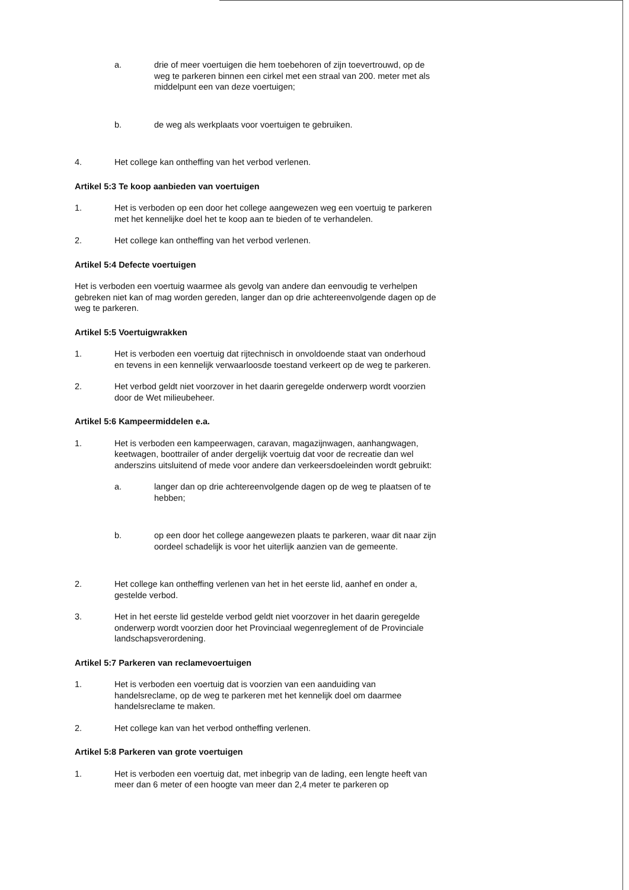a. drie of meer voertuigen die hem toebehoren of zijn toevertrouwd, op de weg te parkeren binnen een cirkel met een straal van 200. meter met als middelpunt een van deze voertuigen;
b. de weg als werkplaats voor voertuigen te gebruiken.
4. Het college kan ontheffing van het verbod verlenen.
Artikel 5:3 Te koop aanbieden van voertuigen
1. Het is verboden op een door het college aangewezen weg een voertuig te parkeren met het kennelijke doel het te koop aan te bieden of te verhandelen.
2. Het college kan ontheffing van het verbod verlenen.
Artikel 5:4 Defecte voertuigen
Het is verboden een voertuig waarmee als gevolg van andere dan eenvoudig te verhelpen gebreken niet kan of mag worden gereden, langer dan op drie achtereenvolgende dagen op de weg te parkeren.
Artikel 5:5 Voertuigwrakken
1. Het is verboden een voertuig dat rijtechnisch in onvoldoende staat van onderhoud en tevens in een kennelijk verwaarloosde toestand verkeert op de weg te parkeren.
2. Het verbod geldt niet voorzover in het daarin geregelde onderwerp wordt voorzien door de Wet milieubeheer.
Artikel 5:6 Kampeermiddelen e.a.
1. Het is verboden een kampeerwagen, caravan, magazijnwagen, aanhangwagen, keetwagen, boottrailer of ander dergelijk voertuig dat voor de recreatie dan wel anderszins uitsluitend of mede voor andere dan verkeersdoeleinden wordt gebruikt:
a. langer dan op drie achtereenvolgende dagen op de weg te plaatsen of te hebben;
b. op een door het college aangewezen plaats te parkeren, waar dit naar zijn oordeel schadelijk is voor het uiterlijk aanzien van de gemeente.
2. Het college kan ontheffing verlenen van het in het eerste lid, aanhef en onder a, gestelde verbod.
3. Het in het eerste lid gestelde verbod geldt niet voorzover in het daarin geregelde onderwerp wordt voorzien door het Provinciaal wegenreglement of de Provinciale landschapsverordening.
Artikel 5:7 Parkeren van reclamevoertuigen
1. Het is verboden een voertuig dat is voorzien van een aanduiding van handelsreclame, op de weg te parkeren met het kennelijk doel om daarmee handelsreclame te maken.
2. Het college kan van het verbod ontheffing verlenen.
Artikel 5:8 Parkeren van grote voertuigen
1. Het is verboden een voertuig dat, met inbegrip van de lading, een lengte heeft van meer dan 6 meter of een hoogte van meer dan 2,4 meter te parkeren op